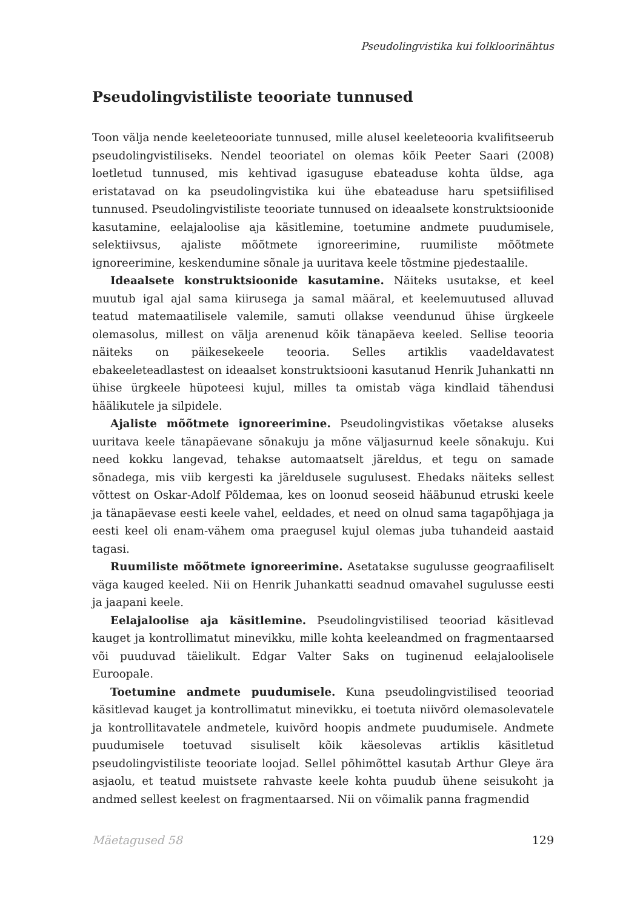Pseudolingvistika kui folkloorinähtus
Pseudolingvistiliste teooriate tunnused
Toon välja nende keeleteooriate tunnused, mille alusel keeleteooria kvalifitseerub pseudolingvistiliseks. Nendel teooriatel on olemas kõik Peeter Saari (2008) loetletud tunnused, mis kehtivad igasuguse ebateaduse kohta üldse, aga eristatavad on ka pseudolingvistika kui ühe ebateaduse haru spetsiifilised tunnused. Pseudolingvistiliste teooriate tunnused on ideaalsete konstruktsioonide kasutamine, eelajaloolise aja käsitlemine, toetumine andmete puudumisele, selektiivsus, ajaliste mõõtmete ignoreerimine, ruumiliste mõõtmete ignoreerimine, keskendumine sõnale ja uuritava keele tõstmine pjedestaalile.
Ideaalsete konstruktsioonide kasutamine. Näiteks usutakse, et keel muutub igal ajal sama kiirusega ja samal määral, et keelemuutused alluvad teatud matemaatilisele valemile, samuti ollakse veendunud ühise ürgkeele olemasolus, millest on välja arenenud kõik tänapäeva keeled. Sellise teooria näiteks on päikesekeele teooria. Selles artiklis vaadeldavatest ebakeeleteadlastest on ideaalset konstruktsiooni kasutanud Henrik Juhankatti nn ühise ürgkeele hüpoteesi kujul, milles ta omistab väga kindlaid tähendusi häälikutele ja silpidele.
Ajaliste mõõtmete ignoreerimine. Pseudolingvistikas võetakse aluseks uuritava keele tänapäevane sõnakuju ja mõne väljasurnud keele sõnakuju. Kui need kokku langevad, tehakse automaatselt järeldus, et tegu on samade sõnadega, mis viib kergesti ka järeldusele sugulusest. Ehedaks näiteks sellest võttest on Oskar-Adolf Põldemaa, kes on loonud seoseid hääbunud etruski keele ja tänapäevase eesti keele vahel, eeldades, et need on olnud sama tagapõhjaga ja eesti keel oli enam-vähem oma praegusel kujul olemas juba tuhandeid aastaid tagasi.
Ruumiliste mõõtmete ignoreerimine. Asetatakse sugulusse geograafiliselt väga kauged keeled. Nii on Henrik Juhankatti seadnud omavahel sugulusse eesti ja jaapani keele.
Eelajaloolise aja käsitlemine. Pseudolingvistilised teooriad käsitlevad kauget ja kontrollimatut minevikku, mille kohta keeleandmed on fragmentaarsed või puuduvad täielikult. Edgar Valter Saks on tuginenud eelajaloolisele Euroopale.
Toetumine andmete puudumisele. Kuna pseudolingvistilised teooriad käsitlevad kauget ja kontrollimatut minevikku, ei toetuta niivõrd olemasolevatele ja kontrollitavatele andmetele, kuivõrd hoopis andmete puudumisele. Andmete puudumisele toetuvad sisuliselt kõik käesolevas artiklis käsitletud pseudolingvistiliste teooriate loojad. Sellel põhimõttel kasutab Arthur Gleye ära asjaolu, et teatud muistsete rahvaste keele kohta puudub ühene seisukoht ja andmed sellest keelest on fragmentaarsed. Nii on võimalik panna fragmendid
Mäetagused 58 129